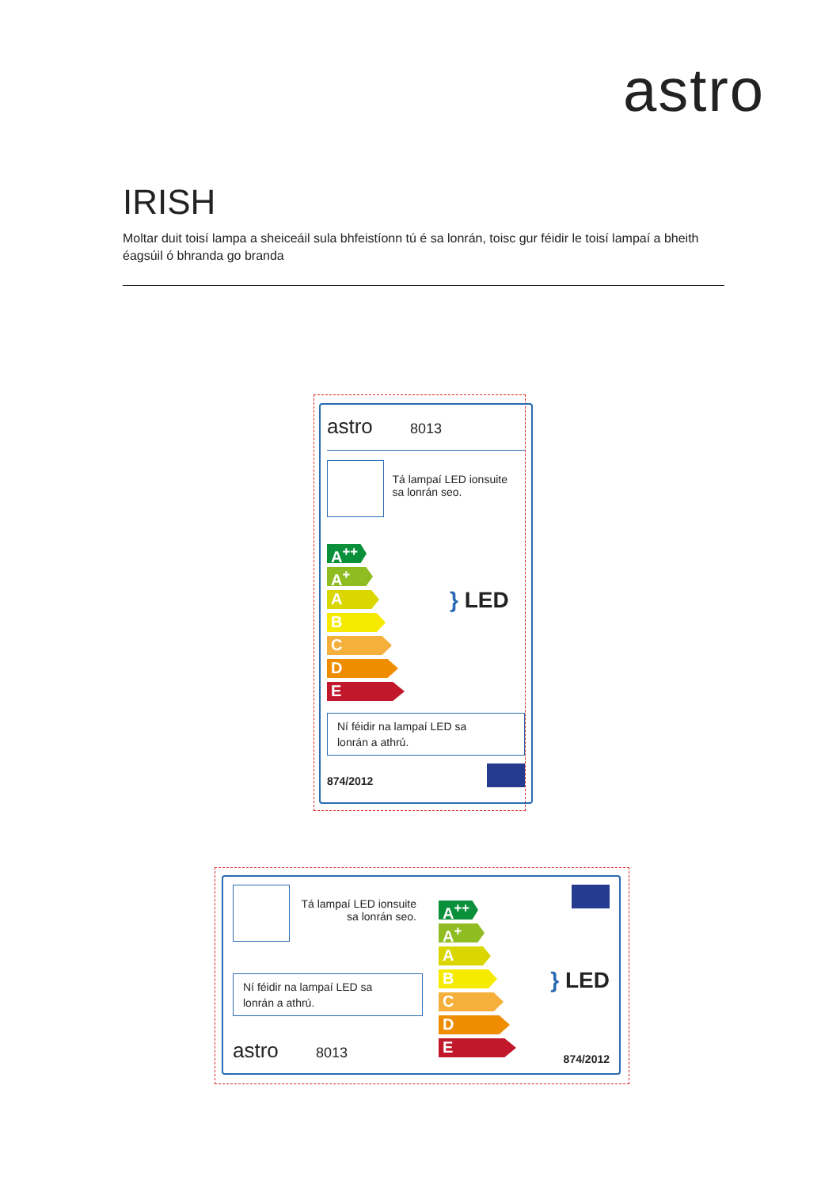astro
IRISH
Moltar duit toisí lampa a sheiceáil sula bhfeistíonn tú é sa lonrán, toisc gur féidir le toisí lampaí a bheith éagsúil ó bhranda go branda
astro 8013
Tá lampaí LED ionsuite
sa lonrán seo.
A<sup>++</sup>
A<sup>+</sup>
A
B
C
D
E
} LED
Ní féidir na lampaí LED sa
lonrán a athrú.
874/2012
Tá lampaí LED ionsuite
sa lonrán seo.
Ní féidir na lampaí LED sa
lonrán a athrú.
astro 8013
A<sup>++</sup>
A<sup>+</sup>
A
B
C
D
E
} LED
874/2012